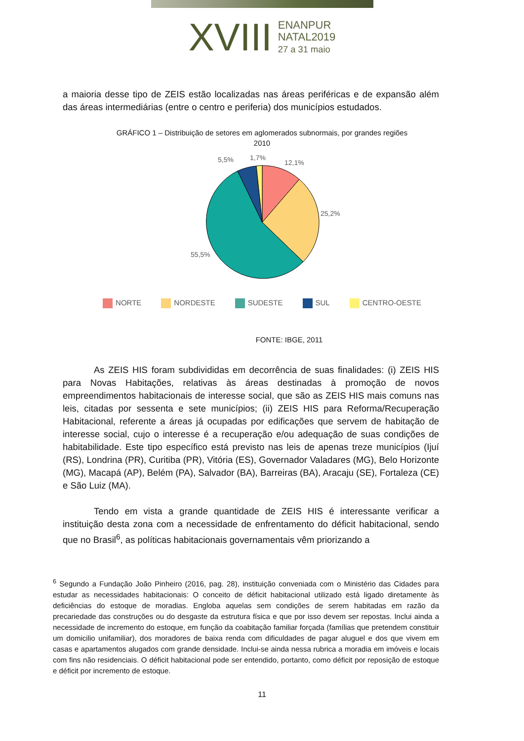XVIII
ENANPUR
NATAL2019
27 a 31 maio
a maioria desse tipo de ZEIS estão localizadas nas áreas periféricas e de expansão além das áreas intermediárias (entre o centro e periferia) dos municípios estudados.
GRÁFICO 1 – Distribuição de setores em aglomerados subnormais, por grandes regiões
2010
5,5%
1,7%
12,1%
25,2%
55,5%
NORTE NORDESTE SUDESTE SUL CENTRO-OESTE
FONTE: IBGE, 2011
As ZEIS HIS foram subdivididas em decorrência de suas finalidades: (i) ZEIS HIS para Novas Habitações, relativas às áreas destinadas à promoção de novos empreendimentos habitacionais de interesse social, que são as ZEIS HIS mais comuns nas leis, citadas por sessenta e sete municípios; (ii) ZEIS HIS para Reforma/Recuperação Habitacional, referente a áreas já ocupadas por edificações que servem de habitação de interesse social, cujo o interesse é a recuperação e/ou adequação de suas condições de habitabilidade. Este tipo específico está previsto nas leis de apenas treze municípios (Ijuí (RS), Londrina (PR), Curitiba (PR), Vitória (ES), Governador Valadares (MG), Belo Horizonte (MG), Macapá (AP), Belém (PA), Salvador (BA), Barreiras (BA), Aracaju (SE), Fortaleza (CE) e São Luiz (MA).
Tendo em vista a grande quantidade de ZEIS HIS é interessante verificar a instituição desta zona com a necessidade de enfrentamento do déficit habitacional, sendo que no Brasil<sup>6</sup>, as políticas habitacionais governamentais vêm priorizando a
<sup>6</sup> Segundo a Fundação João Pinheiro (2016, pag. 28), instituição conveniada com o Ministério das Cidades para estudar as necessidades habitacionais: O conceito de déficit habitacional utilizado está ligado diretamente às deficiências do estoque de moradias. Engloba aquelas sem condições de serem habitadas em razão da precariedade das construções ou do desgaste da estrutura física e que por isso devem ser repostas. Inclui ainda a necessidade de incremento do estoque, em função da coabitação familiar forçada (famílias que pretendem constituir um domicilio unifamiliar), dos moradores de baixa renda com dificuldades de pagar aluguel e dos que vivem em casas e apartamentos alugados com grande densidade. Inclui-se ainda nessa rubrica a moradia em imóveis e locais com fins não residenciais. O déficit habitacional pode ser entendido, portanto, como déficit por reposição de estoque e déficit por incremento de estoque.
11